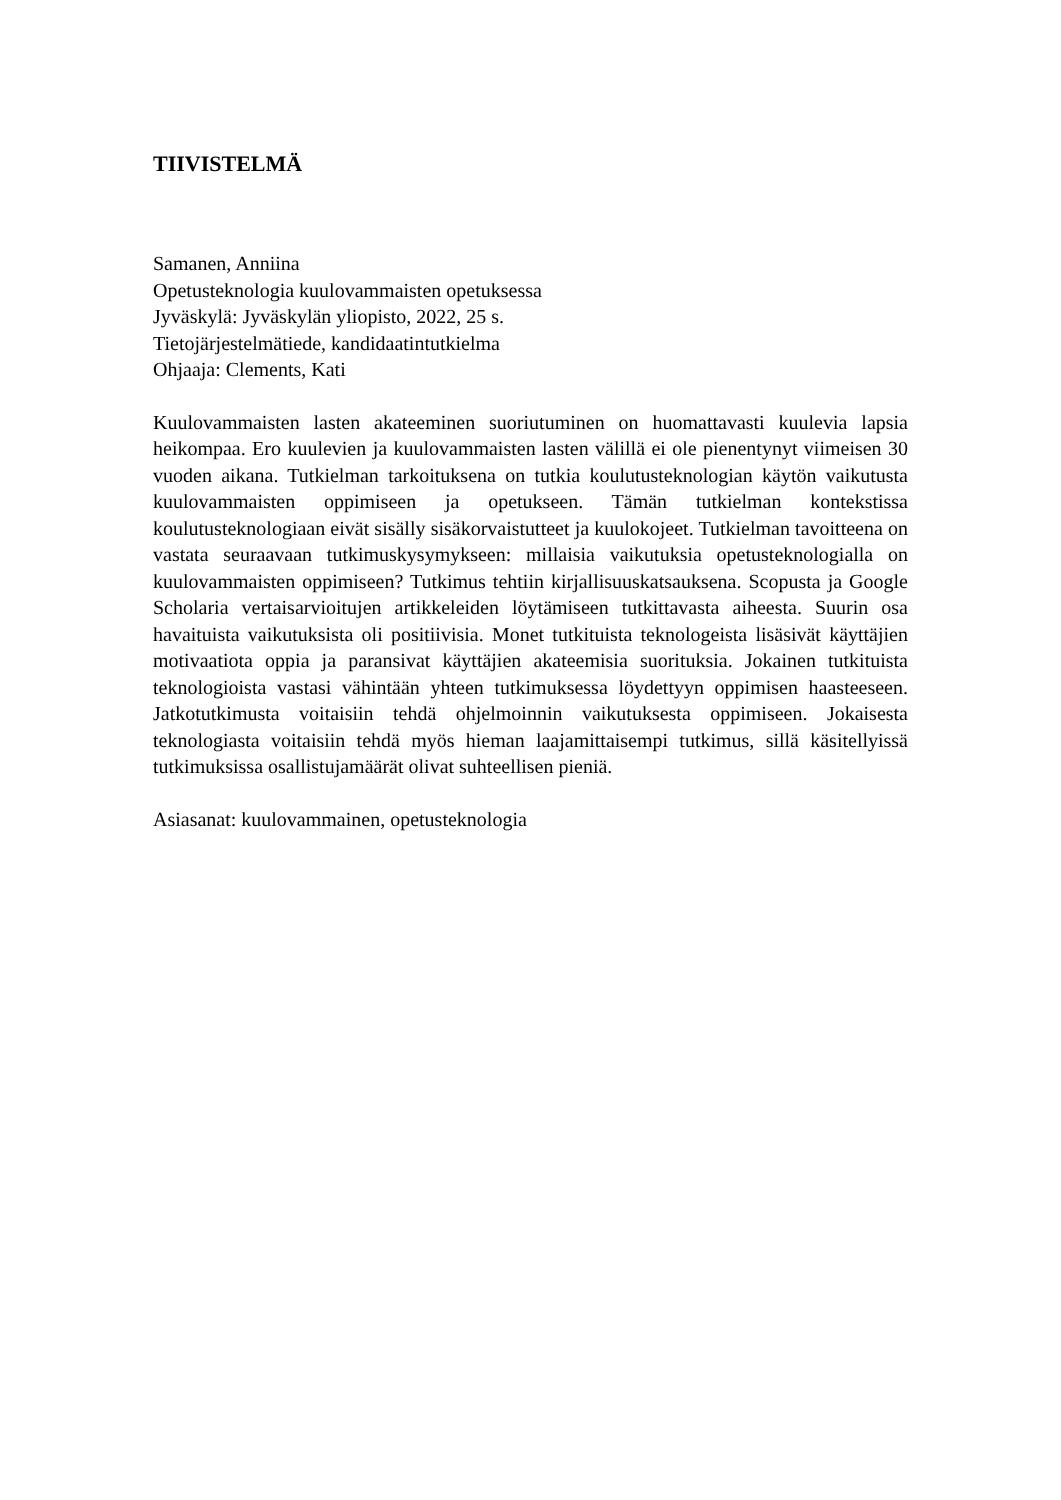TIIVISTELMÄ
Samanen, Anniina
Opetusteknologia kuulovammaisten opetuksessa
Jyväskylä: Jyväskylän yliopisto, 2022, 25 s.
Tietojärjestelmätiede, kandidaatintutkielma
Ohjaaja: Clements, Kati
Kuulovammaisten lasten akateeminen suoriutuminen on huomattavasti kuulevia lapsia heikompaa. Ero kuulevien ja kuulovammaisten lasten välillä ei ole pienentynyt viimeisen 30 vuoden aikana. Tutkielman tarkoituksena on tutkia koulutusteknologian käytön vaikutusta kuulovammaisten oppimiseen ja opetukseen. Tämän tutkielman kontekstissa koulutusteknologiaan eivät sisälly sisäkorvaistutteet ja kuulokojeet. Tutkielman tavoitteena on vastata seuraavaan tutkimuskysymykseen: millaisia vaikutuksia opetusteknologialla on kuulovammaisten oppimiseen? Tutkimus tehtiin kirjallisuuskatsauksena. Scopusta ja Google Scholaria vertaisarvioitujen artikkeleiden löytämiseen tutkittavasta aiheesta. Suurin osa havaituista vaikutuksista oli positiivisia. Monet tutkituista teknologeista lisäsivät käyttäjien motivaatiota oppia ja paransivat käyttäjien akateemisia suorituksia. Jokainen tutkituista teknologioista vastasi vähintään yhteen tutkimuksessa löydettyyn oppimisen haasteeseen. Jatkotutkimusta voitaisiin tehdä ohjelmoinnin vaikutuksesta oppimiseen. Jokaisesta teknologiasta voitaisiin tehdä myös hieman laajamittaisempi tutkimus, sillä käsitellyissä tutkimuksissa osallistujamäärät olivat suhteellisen pieniä.
Asiasanat: kuulovammainen, opetusteknologia